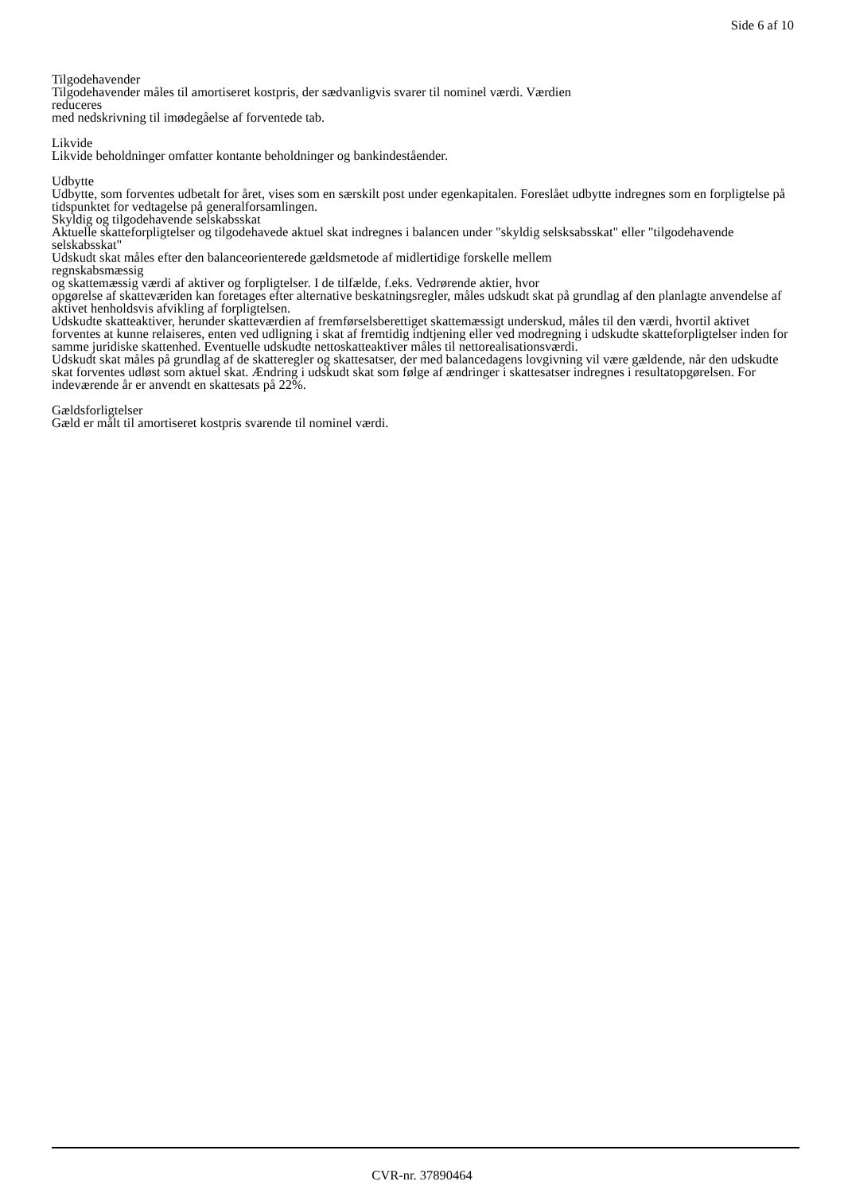Side 6 af 10
Tilgodehavender
Tilgodehavender måles til amortiseret kostpris, der sædvanligvis svarer til nominel værdi. Værdien
reduceres
med nedskrivning til imødegåelse af forventede tab.
Likvide
Likvide beholdninger omfatter kontante beholdninger og bankindeståender.
Udbytte
Udbytte, som forventes udbetalt for året, vises som en særskilt post under egenkapitalen. Foreslået udbytte indregnes som en forpligtelse på tidspunktet for vedtagelse på generalforsamlingen.
Skyldig og tilgodehavende selskabsskat
Aktuelle skatteforpligtelser og tilgodehavede aktuel skat indregnes i balancen under "skyldig selsksabsskat" eller "tilgodehavende selskabsskat"
Udskudt skat måles efter den balanceorienterede gældsmetode af midlertidige forskelle mellem
regnskabsmæssig
og skattemæssig værdi af aktiver og forpligtelser. I de tilfælde, f.eks. Vedrørende aktier, hvor
opgørelse af skatteværiden kan foretages efter alternative beskatningsregler, måles udskudt skat på grundlag af den planlagte anvendelse af aktivet henholdsvis afvikling af forpligtelsen.
Udskudte skatteaktiver, herunder skatteværdien af fremførselsberettiget skattemæssigt underskud, måles til den værdi, hvortil aktivet forventes at kunne relaiseres, enten ved udligning i skat af fremtidig indtjening eller ved modregning i udskudte skatteforpligtelser inden for samme juridiske skattenhed. Eventuelle udskudte nettoskatteaktiver måles til nettorealisationsværdi.
Udskudt skat måles på grundlag af de skatteregler og skattesatser, der med balancedagens lovgivning vil være gældende, når den udskudte skat forventes udløst som aktuel skat. Ændring i udskudt skat som følge af ændringer i skattesatser indregnes i resultatopgørelsen. For indeværende år er anvendt en skattesats på 22%.
Gældsforligtelser
Gæld er målt til amortiseret kostpris svarende til nominel værdi.
CVR-nr. 37890464